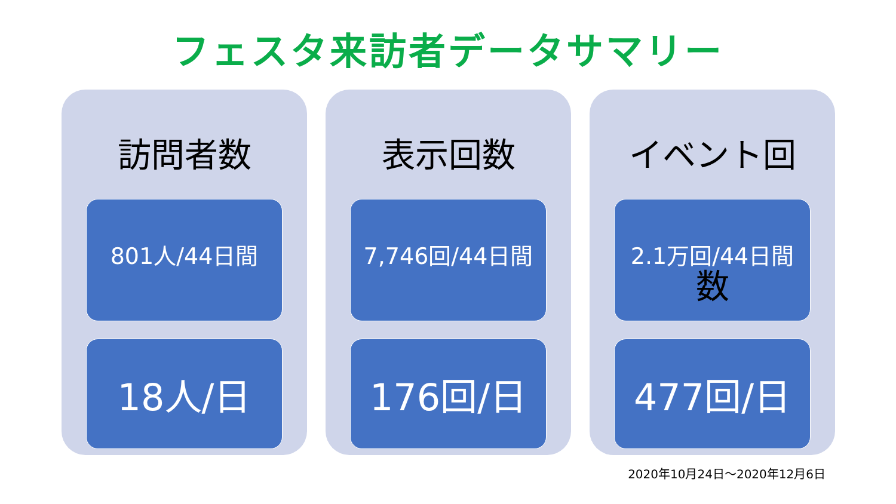フェスタ来訪者データサマリー
訪問者数
801人/44日間
18人/日
表示回数
7,746回/44日間
176回/日
イベント回数
2.1万回/44日間
477回/日
2020年10月24日～2020年12月6日